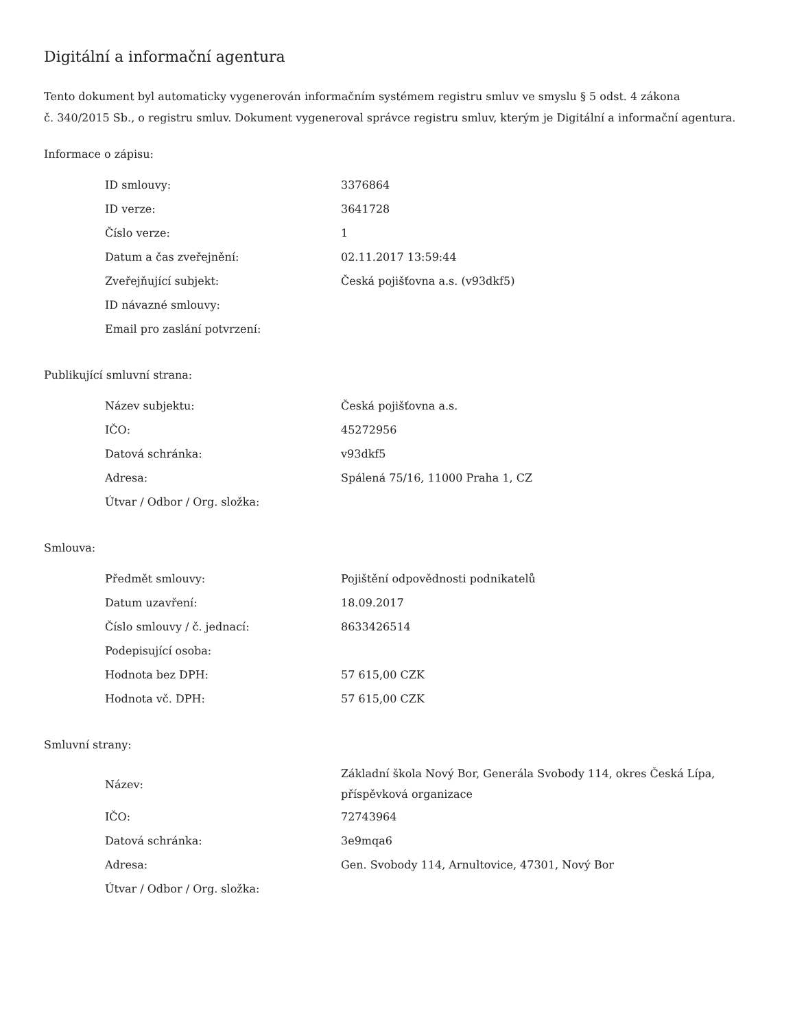Digitální a informační agentura
Tento dokument byl automaticky vygenerován informačním systémem registru smluv ve smyslu § 5 odst. 4 zákona
č. 340/2015 Sb., o registru smluv. Dokument vygeneroval správce registru smluv, kterým je Digitální a informační agentura.
Informace o zápisu:
| ID smlouvy: | 3376864 |
| ID verze: | 3641728 |
| Číslo verze: | 1 |
| Datum a čas zveřejnění: | 02.11.2017 13:59:44 |
| Zveřejňující subjekt: | Česká pojišťovna a.s. (v93dkf5) |
| ID návazné smlouvy: | |
| Email pro zaslání potvrzení: | |
Publikující smluvní strana:
| Název subjektu: | Česká pojišťovna a.s. |
| IČO: | 45272956 |
| Datová schránka: | v93dkf5 |
| Adresa: | Spálená 75/16, 11000 Praha 1, CZ |
| Útvar / Odbor / Org. složka: | |
Smlouva:
| Předmět smlouvy: | Pojištění odpovědnosti podnikatelů |
| Datum uzavření: | 18.09.2017 |
| Číslo smlouvy / č. jednací: | 8633426514 |
| Podepisující osoba: | |
| Hodnota bez DPH: | 57 615,00 CZK |
| Hodnota vč. DPH: | 57 615,00 CZK |
Smluvní strany:
| Název: | Základní škola Nový Bor, Generála Svobody 114, okres Česká Lípa, příspěvková organizace |
| IČO: | 72743964 |
| Datová schránka: | 3e9mqa6 |
| Adresa: | Gen. Svobody 114, Arnultovice, 47301, Nový Bor |
| Útvar / Odbor / Org. složka: | |